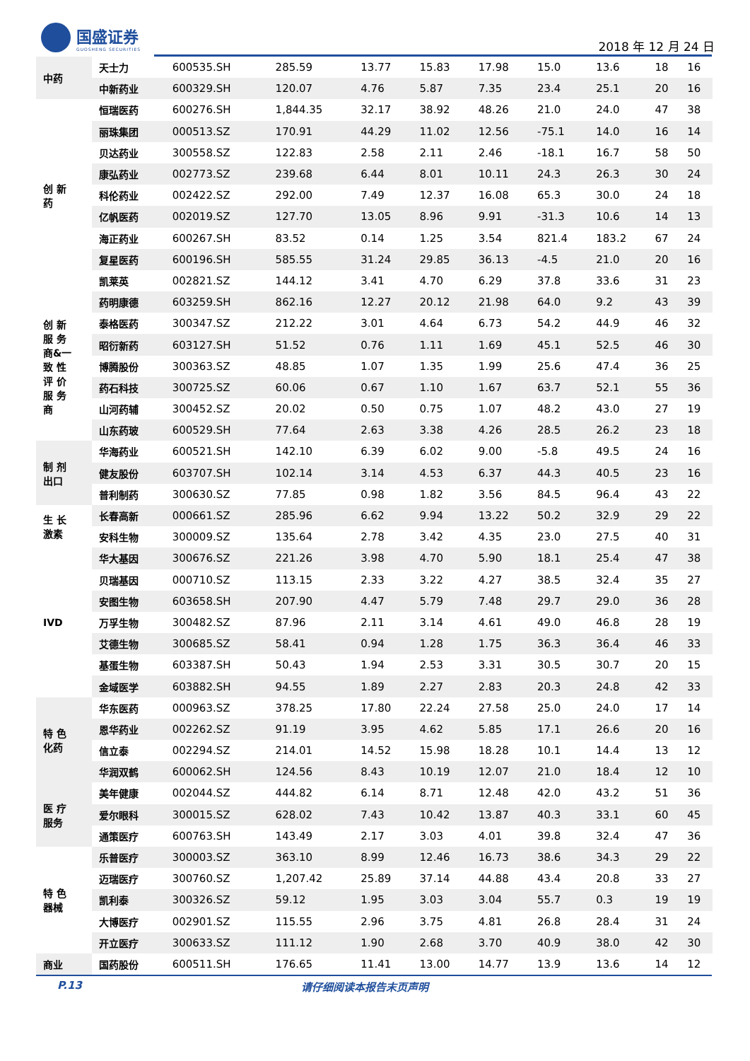国盛证券
GUOSHENG SECURITIES
2018 年 12 月 24 日
| 中药 | 天士力 | 600535.SH | 285.59 | 13.77 | 15.83 | 17.98 | 15.0 | 13.6 | 18 | 16 |
| | 中新药业 | 600329.SH | 120.07 | 4.76 | 5.87 | 7.35 | 23.4 | 25.1 | 20 | 16 |
| 创 新 药 | 恒瑞医药 | 600276.SH | 1,844.35 | 32.17 | 38.92 | 48.26 | 21.0 | 24.0 | 47 | 38 |
| | 丽珠集团 | 000513.SZ | 170.91 | 44.29 | 11.02 | 12.56 | -75.1 | 14.0 | 16 | 14 |
| | 贝达药业 | 300558.SZ | 122.83 | 2.58 | 2.11 | 2.46 | -18.1 | 16.7 | 58 | 50 |
| | 康弘药业 | 002773.SZ | 239.68 | 6.44 | 8.01 | 10.11 | 24.3 | 26.3 | 30 | 24 |
| | 科伦药业 | 002422.SZ | 292.00 | 7.49 | 12.37 | 16.08 | 65.3 | 30.0 | 24 | 18 |
| | 亿帆医药 | 002019.SZ | 127.70 | 13.05 | 8.96 | 9.91 | -31.3 | 10.6 | 14 | 13 |
| | 海正药业 | 600267.SH | 83.52 | 0.14 | 1.25 | 3.54 | 821.4 | 183.2 | 67 | 24 |
| | 复星医药 | 600196.SH | 585.55 | 31.24 | 29.85 | 36.13 | -4.5 | 21.0 | 20 | 16 |
| | 凯莱英 | 002821.SZ | 144.12 | 3.41 | 4.70 | 6.29 | 37.8 | 33.6 | 31 | 23 |
| 创 新 服 务 商&一 致 性 评 价 服 务 商 | 药明康德 | 603259.SH | 862.16 | 12.27 | 20.12 | 21.98 | 64.0 | 9.2 | 43 | 39 |
| | 泰格医药 | 300347.SZ | 212.22 | 3.01 | 4.64 | 6.73 | 54.2 | 44.9 | 46 | 32 |
| | 昭衍新药 | 603127.SH | 51.52 | 0.76 | 1.11 | 1.69 | 45.1 | 52.5 | 46 | 30 |
| | 博腾股份 | 300363.SZ | 48.85 | 1.07 | 1.35 | 1.99 | 25.6 | 47.4 | 36 | 25 |
| | 药石科技 | 300725.SZ | 60.06 | 0.67 | 1.10 | 1.67 | 63.7 | 52.1 | 55 | 36 |
| | 山河药辅 | 300452.SZ | 20.02 | 0.50 | 0.75 | 1.07 | 48.2 | 43.0 | 27 | 19 |
| | 山东药玻 | 600529.SH | 77.64 | 2.63 | 3.38 | 4.26 | 28.5 | 26.2 | 23 | 18 |
| 制 剂 出口 | 华海药业 | 600521.SH | 142.10 | 6.39 | 6.02 | 9.00 | -5.8 | 49.5 | 24 | 16 |
| | 健友股份 | 603707.SH | 102.14 | 3.14 | 4.53 | 6.37 | 44.3 | 40.5 | 23 | 16 |
| | 普利制药 | 300630.SZ | 77.85 | 0.98 | 1.82 | 3.56 | 84.5 | 96.4 | 43 | 22 |
| 生 长 激素 | 长春高新 | 000661.SZ | 285.96 | 6.62 | 9.94 | 13.22 | 50.2 | 32.9 | 29 | 22 |
| | 安科生物 | 300009.SZ | 135.64 | 2.78 | 3.42 | 4.35 | 23.0 | 27.5 | 40 | 31 |
| IVD | 华大基因 | 300676.SZ | 221.26 | 3.98 | 4.70 | 5.90 | 18.1 | 25.4 | 47 | 38 |
| | 贝瑞基因 | 000710.SZ | 113.15 | 2.33 | 3.22 | 4.27 | 38.5 | 32.4 | 35 | 27 |
| | 安图生物 | 603658.SH | 207.90 | 4.47 | 5.79 | 7.48 | 29.7 | 29.0 | 36 | 28 |
| | 万孚生物 | 300482.SZ | 87.96 | 2.11 | 3.14 | 4.61 | 49.0 | 46.8 | 28 | 19 |
| | 艾德生物 | 300685.SZ | 58.41 | 0.94 | 1.28 | 1.75 | 36.3 | 36.4 | 46 | 33 |
| | 基蛋生物 | 603387.SH | 50.43 | 1.94 | 2.53 | 3.31 | 30.5 | 30.7 | 20 | 15 |
| | 金域医学 | 603882.SH | 94.55 | 1.89 | 2.27 | 2.83 | 20.3 | 24.8 | 42 | 33 |
| 特 色 化药 | 华东医药 | 000963.SZ | 378.25 | 17.80 | 22.24 | 27.58 | 25.0 | 24.0 | 17 | 14 |
| | 恩华药业 | 002262.SZ | 91.19 | 3.95 | 4.62 | 5.85 | 17.1 | 26.6 | 20 | 16 |
| | 信立泰 | 002294.SZ | 214.01 | 14.52 | 15.98 | 18.28 | 10.1 | 14.4 | 13 | 12 |
| | 华润双鹤 | 600062.SH | 124.56 | 8.43 | 10.19 | 12.07 | 21.0 | 18.4 | 12 | 10 |
| 医 疗 服务 | 美年健康 | 002044.SZ | 444.82 | 6.14 | 8.71 | 12.48 | 42.0 | 43.2 | 51 | 36 |
| | 爱尔眼科 | 300015.SZ | 628.02 | 7.43 | 10.42 | 13.87 | 40.3 | 33.1 | 60 | 45 |
| | 通策医疗 | 600763.SH | 143.49 | 2.17 | 3.03 | 4.01 | 39.8 | 32.4 | 47 | 36 |
| 特 色 器械 | 乐普医疗 | 300003.SZ | 363.10 | 8.99 | 12.46 | 16.73 | 38.6 | 34.3 | 29 | 22 |
| | 迈瑞医疗 | 300760.SZ | 1,207.42 | 25.89 | 37.14 | 44.88 | 43.4 | 20.8 | 33 | 27 |
| | 凯利泰 | 300326.SZ | 59.12 | 1.95 | 3.03 | 3.04 | 55.7 | 0.3 | 19 | 19 |
| | 大博医疗 | 002901.SZ | 115.55 | 2.96 | 3.75 | 4.81 | 26.8 | 28.4 | 31 | 24 |
| | 开立医疗 | 300633.SZ | 111.12 | 1.90 | 2.68 | 3.70 | 40.9 | 38.0 | 42 | 30 |
| 商业 | 国药股份 | 600511.SH | 176.65 | 11.41 | 13.00 | 14.77 | 13.9 | 13.6 | 14 | 12 |
P.13 请仔细阅读本报告末页声明